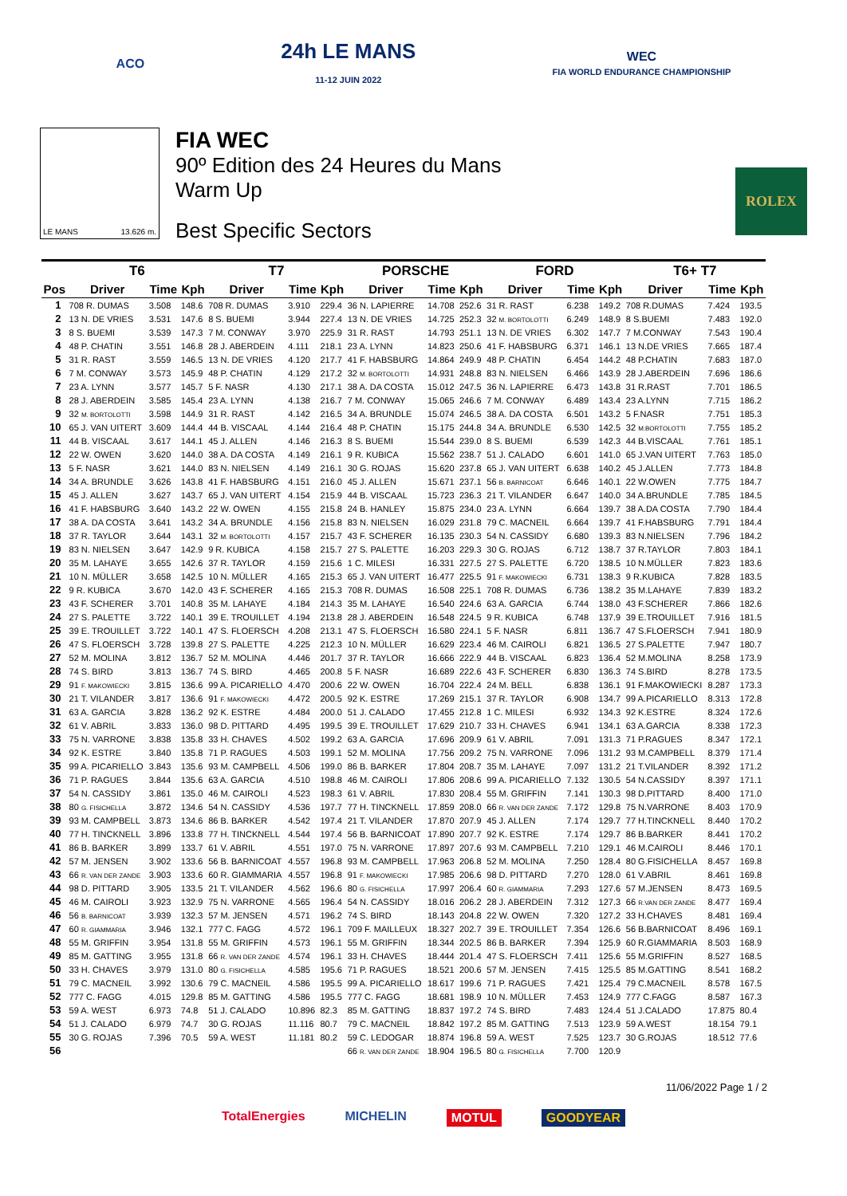ACO
24h LE MANS
11-12 JUIN 2022
WEC
FIA WORLD ENDURANCE CHAMPIONSHIP
LE MANS 13.626 m.
FIA WEC
90º Edition des 24 Heures du Mans
Warm Up
Best Specific Sectors
ROLEX
| | T6 | | | T7 | | | PORSCHE | | | FORD | | | T6+ T7 | | |
| --- | --- | --- | --- | --- | --- | --- | --- | --- | --- | --- | --- | --- | --- | --- | --- |
| Pos | Driver | Time | Kph | Driver | Time | Kph | Driver | Time | Kph | Driver | Time | Kph | Driver | Time | Kph |
| 1 | 708 R. DUMAS | 3.508 | 148.6 | 708 R. DUMAS | 3.910 | 229.4 | 36 N. LAPIERRE | 14.708 | 252.6 | 31 R. RAST | 6.238 | 149.2 | 708 R.DUMAS | 7.424 | 193.5 |
| 2 | 13 N. DE VRIES | 3.531 | 147.6 | 8 S. BUEMI | 3.944 | 227.4 | 13 N. DE VRIES | 14.725 | 252.3 | 32 M. BORTOLOTTI | 6.249 | 148.9 | 8 S.BUEMI | 7.483 | 192.0 |
| 3 | 8 S. BUEMI | 3.539 | 147.3 | 7 M. CONWAY | 3.970 | 225.9 | 31 R. RAST | 14.793 | 251.1 | 13 N. DE VRIES | 6.302 | 147.7 | 7 M.CONWAY | 7.543 | 190.4 |
| 4 | 48 P. CHATIN | 3.551 | 146.8 | 28 J. ABERDEIN | 4.111 | 218.1 | 23 A. LYNN | 14.823 | 250.6 | 41 F. HABSBURG | 6.371 | 146.1 | 13 N.DE VRIES | 7.665 | 187.4 |
| 5 | 31 R. RAST | 3.559 | 146.5 | 13 N. DE VRIES | 4.120 | 217.7 | 41 F. HABSBURG | 14.864 | 249.9 | 48 P. CHATIN | 6.454 | 144.2 | 48 P.CHATIN | 7.683 | 187.0 |
| 6 | 7 M. CONWAY | 3.573 | 145.9 | 48 P. CHATIN | 4.129 | 217.2 | 32 M. BORTOLOTTI | 14.931 | 248.8 | 83 N. NIELSEN | 6.466 | 143.9 | 28 J.ABERDEIN | 7.696 | 186.6 |
| 7 | 23 A. LYNN | 3.577 | 145.7 | 5 F. NASR | 4.130 | 217.1 | 38 A. DA COSTA | 15.012 | 247.5 | 36 N. LAPIERRE | 6.473 | 143.8 | 31 R.RAST | 7.701 | 186.5 |
| 8 | 28 J. ABERDEIN | 3.585 | 145.4 | 23 A. LYNN | 4.138 | 216.7 | 7 M. CONWAY | 15.065 | 246.6 | 7 M. CONWAY | 6.489 | 143.4 | 23 A.LYNN | 7.715 | 186.2 |
| 9 | 32 M. BORTOLOTTI | 3.598 | 144.9 | 31 R. RAST | 4.142 | 216.5 | 34 A. BRUNDLE | 15.074 | 246.5 | 38 A. DA COSTA | 6.501 | 143.2 | 5 F.NASR | 7.751 | 185.3 |
| 10 | 65 J. VAN UITERT | 3.609 | 144.4 | 44 B. VISCAAL | 4.144 | 216.4 | 48 P. CHATIN | 15.175 | 244.8 | 34 A. BRUNDLE | 6.530 | 142.5 | 32 M.BORTOLOTTI | 7.755 | 185.2 |
| 11 | 44 B. VISCAAL | 3.617 | 144.1 | 45 J. ALLEN | 4.146 | 216.3 | 8 S. BUEMI | 15.544 | 239.0 | 8 S. BUEMI | 6.539 | 142.3 | 44 B.VISCAAL | 7.761 | 185.1 |
| 12 | 22 W. OWEN | 3.620 | 144.0 | 38 A. DA COSTA | 4.149 | 216.1 | 9 R. KUBICA | 15.562 | 238.7 | 51 J. CALADO | 6.601 | 141.0 | 65 J.VAN UITERT | 7.763 | 185.0 |
| 13 | 5 F. NASR | 3.621 | 144.0 | 83 N. NIELSEN | 4.149 | 216.1 | 30 G. ROJAS | 15.620 | 237.8 | 65 J. VAN UITERT | 6.638 | 140.2 | 45 J.ALLEN | 7.773 | 184.8 |
| 14 | 34 A. BRUNDLE | 3.626 | 143.8 | 41 F. HABSBURG | 4.151 | 216.0 | 45 J. ALLEN | 15.671 | 237.1 | 56 B. BARNICOAT | 6.646 | 140.1 | 22 W.OWEN | 7.775 | 184.7 |
| 15 | 45 J. ALLEN | 3.627 | 143.7 | 65 J. VAN UITERT | 4.154 | 215.9 | 44 B. VISCAAL | 15.723 | 236.3 | 21 T. VILANDER | 6.647 | 140.0 | 34 A.BRUNDLE | 7.785 | 184.5 |
| 16 | 41 F. HABSBURG | 3.640 | 143.2 | 22 W. OWEN | 4.155 | 215.8 | 24 B. HANLEY | 15.875 | 234.0 | 23 A. LYNN | 6.664 | 139.7 | 38 A.DA COSTA | 7.790 | 184.4 |
| 17 | 38 A. DA COSTA | 3.641 | 143.2 | 34 A. BRUNDLE | 4.156 | 215.8 | 83 N. NIELSEN | 16.029 | 231.8 | 79 C. MACNEIL | 6.664 | 139.7 | 41 F.HABSBURG | 7.791 | 184.4 |
| 18 | 37 R. TAYLOR | 3.644 | 143.1 | 32 M. BORTOLOTTI | 4.157 | 215.7 | 43 F. SCHERER | 16.135 | 230.3 | 54 N. CASSIDY | 6.680 | 139.3 | 83 N.NIELSEN | 7.796 | 184.2 |
| 19 | 83 N. NIELSEN | 3.647 | 142.9 | 9 R. KUBICA | 4.158 | 215.7 | 27 S. PALETTE | 16.203 | 229.3 | 30 G. ROJAS | 6.712 | 138.7 | 37 R.TAYLOR | 7.803 | 184.1 |
| 20 | 35 M. LAHAYE | 3.655 | 142.6 | 37 R. TAYLOR | 4.159 | 215.6 | 1 C. MILESI | 16.331 | 227.5 | 27 S. PALETTE | 6.720 | 138.5 | 10 N.MÜLLER | 7.823 | 183.6 |
| 21 | 10 N. MÜLLER | 3.658 | 142.5 | 10 N. MÜLLER | 4.165 | 215.3 | 65 J. VAN UITERT | 16.477 | 225.5 | 91 F. MAKOWIECKI | 6.731 | 138.3 | 9 R.KUBICA | 7.828 | 183.5 |
| 22 | 9 R. KUBICA | 3.670 | 142.0 | 43 F. SCHERER | 4.165 | 215.3 | 708 R. DUMAS | 16.508 | 225.1 | 708 R. DUMAS | 6.736 | 138.2 | 35 M.LAHAYE | 7.839 | 183.2 |
| 23 | 43 F. SCHERER | 3.701 | 140.8 | 35 M. LAHAYE | 4.184 | 214.3 | 35 M. LAHAYE | 16.540 | 224.6 | 63 A. GARCIA | 6.744 | 138.0 | 43 F.SCHERER | 7.866 | 182.6 |
| 24 | 27 S. PALETTE | 3.722 | 140.1 | 39 E. TROUILLET | 4.194 | 213.8 | 28 J. ABERDEIN | 16.548 | 224.5 | 9 R. KUBICA | 6.748 | 137.9 | 39 E.TROUILLET | 7.916 | 181.5 |
| 25 | 39 E. TROUILLET | 3.722 | 140.1 | 47 S. FLOERSCH | 4.208 | 213.1 | 47 S. FLOERSCH | 16.580 | 224.1 | 5 F. NASR | 6.811 | 136.7 | 47 S.FLOERSCH | 7.941 | 180.9 |
| 26 | 47 S. FLOERSCH | 3.728 | 139.8 | 27 S. PALETTE | 4.225 | 212.3 | 10 N. MÜLLER | 16.629 | 223.4 | 46 M. CAIROLI | 6.821 | 136.5 | 27 S.PALETTE | 7.947 | 180.7 |
| 27 | 52 M. MOLINA | 3.812 | 136.7 | 52 M. MOLINA | 4.446 | 201.7 | 37 R. TAYLOR | 16.666 | 222.9 | 44 B. VISCAAL | 6.823 | 136.4 | 52 M.MOLINA | 8.258 | 173.9 |
| 28 | 74 S. BIRD | 3.813 | 136.7 | 74 S. BIRD | 4.465 | 200.8 | 5 F. NASR | 16.689 | 222.6 | 43 F. SCHERER | 6.830 | 136.3 | 74 S.BIRD | 8.278 | 173.5 |
| 29 | 91 F. MAKOWIECKI | 3.815 | 136.6 | 99 A. PICARIELLO | 4.470 | 200.6 | 22 W. OWEN | 16.704 | 222.4 | 24 M. BELL | 6.838 | 136.1 | 91 F.MAKOWIECKI | 8.287 | 173.3 |
| 30 | 21 T. VILANDER | 3.817 | 136.6 | 91 F. MAKOWIECKI | 4.472 | 200.5 | 92 K. ESTRE | 17.269 | 215.1 | 37 R. TAYLOR | 6.908 | 134.7 | 99 A.PICARIELLO | 8.313 | 172.8 |
| 31 | 63 A. GARCIA | 3.828 | 136.2 | 92 K. ESTRE | 4.484 | 200.0 | 51 J. CALADO | 17.455 | 212.8 | 1 C. MILESI | 6.932 | 134.3 | 92 K.ESTRE | 8.324 | 172.6 |
| 32 | 61 V. ABRIL | 3.833 | 136.0 | 98 D. PITTARD | 4.495 | 199.5 | 39 E. TROUILLET | 17.629 | 210.7 | 33 H. CHAVES | 6.941 | 134.1 | 63 A.GARCIA | 8.338 | 172.3 |
| 33 | 75 N. VARRONE | 3.838 | 135.8 | 33 H. CHAVES | 4.502 | 199.2 | 63 A. GARCIA | 17.696 | 209.9 | 61 V. ABRIL | 7.091 | 131.3 | 71 P.RAGUES | 8.347 | 172.1 |
| 34 | 92 K. ESTRE | 3.840 | 135.8 | 71 P. RAGUES | 4.503 | 199.1 | 52 M. MOLINA | 17.756 | 209.2 | 75 N. VARRONE | 7.096 | 131.2 | 93 M.CAMPBELL | 8.379 | 171.4 |
| 35 | 99 A. PICARIELLO | 3.843 | 135.6 | 93 M. CAMPBELL | 4.506 | 199.0 | 86 B. BARKER | 17.804 | 208.7 | 35 M. LAHAYE | 7.097 | 131.2 | 21 T.VILANDER | 8.392 | 171.2 |
| 36 | 71 P. RAGUES | 3.844 | 135.6 | 63 A. GARCIA | 4.510 | 198.8 | 46 M. CAIROLI | 17.806 | 208.6 | 99 A. PICARIELLO | 7.132 | 130.5 | 54 N.CASSIDY | 8.397 | 171.1 |
| 37 | 54 N. CASSIDY | 3.861 | 135.0 | 46 M. CAIROLI | 4.523 | 198.3 | 61 V. ABRIL | 17.830 | 208.4 | 55 M. GRIFFIN | 7.141 | 130.3 | 98 D.PITTARD | 8.400 | 171.0 |
| 38 | 80 G. FISICHELLA | 3.872 | 134.6 | 54 N. CASSIDY | 4.536 | 197.7 | 77 H. TINCKNELL | 17.859 | 208.0 | 66 R. VAN DER ZANDE | 7.172 | 129.8 | 75 N.VARRONE | 8.403 | 170.9 |
| 39 | 93 M. CAMPBELL | 3.873 | 134.6 | 86 B. BARKER | 4.542 | 197.4 | 21 T. VILANDER | 17.870 | 207.9 | 45 J. ALLEN | 7.174 | 129.7 | 77 H.TINCKNELL | 8.440 | 170.2 |
| 40 | 77 H. TINCKNELL | 3.896 | 133.8 | 77 H. TINCKNELL | 4.544 | 197.4 | 56 B. BARNICOAT | 17.890 | 207.7 | 92 K. ESTRE | 7.174 | 129.7 | 86 B.BARKER | 8.441 | 170.2 |
| 41 | 86 B. BARKER | 3.899 | 133.7 | 61 V. ABRIL | 4.551 | 197.0 | 75 N. VARRONE | 17.897 | 207.6 | 93 M. CAMPBELL | 7.210 | 129.1 | 46 M.CAIROLI | 8.446 | 170.1 |
| 42 | 57 M. JENSEN | 3.902 | 133.6 | 56 B. BARNICOAT | 4.557 | 196.8 | 93 M. CAMPBELL | 17.963 | 206.8 | 52 M. MOLINA | 7.250 | 128.4 | 80 G.FISICHELLA | 8.457 | 169.8 |
| 43 | 66 R. VAN DER ZANDE | 3.903 | 133.6 | 60 R. GIAMMARIA | 4.557 | 196.8 | 91 F. MAKOWIECKI | 17.985 | 206.6 | 98 D. PITTARD | 7.270 | 128.0 | 61 V.ABRIL | 8.461 | 169.8 |
| 44 | 98 D. PITTARD | 3.905 | 133.5 | 21 T. VILANDER | 4.562 | 196.6 | 80 G. FISICHELLA | 17.997 | 206.4 | 60 R. GIAMMARIA | 7.293 | 127.6 | 57 M.JENSEN | 8.473 | 169.5 |
| 45 | 46 M. CAIROLI | 3.923 | 132.9 | 75 N. VARRONE | 4.565 | 196.4 | 54 N. CASSIDY | 18.016 | 206.2 | 28 J. ABERDEIN | 7.312 | 127.3 | 66 R.VAN DER ZANDE | 8.477 | 169.4 |
| 46 | 56 B. BARNICOAT | 3.939 | 132.3 | 57 M. JENSEN | 4.571 | 196.2 | 74 S. BIRD | 18.143 | 204.8 | 22 W. OWEN | 7.320 | 127.2 | 33 H.CHAVES | 8.481 | 169.4 |
| 47 | 60 R. GIAMMARIA | 3.946 | 132.1 | 777 C. FAGG | 4.572 | 196.1 | 709 F. MAILLEUX | 18.327 | 202.7 | 39 E. TROUILLET | 7.354 | 126.6 | 56 B.BARNICOAT | 8.496 | 169.1 |
| 48 | 55 M. GRIFFIN | 3.954 | 131.8 | 55 M. GRIFFIN | 4.573 | 196.1 | 55 M. GRIFFIN | 18.344 | 202.5 | 86 B. BARKER | 7.394 | 125.9 | 60 R.GIAMMARIA | 8.503 | 168.9 |
| 49 | 85 M. GATTING | 3.955 | 131.8 | 66 R. VAN DER ZANDE | 4.574 | 196.1 | 33 H. CHAVES | 18.444 | 201.4 | 47 S. FLOERSCH | 7.411 | 125.6 | 55 M.GRIFFIN | 8.527 | 168.5 |
| 50 | 33 H. CHAVES | 3.979 | 131.0 | 80 G. FISICHELLA | 4.585 | 195.6 | 71 P. RAGUES | 18.521 | 200.6 | 57 M. JENSEN | 7.415 | 125.5 | 85 M.GATTING | 8.541 | 168.2 |
| 51 | 79 C. MACNEIL | 3.992 | 130.6 | 79 C. MACNEIL | 4.586 | 195.5 | 99 A. PICARIELLO | 18.617 | 199.6 | 71 P. RAGUES | 7.421 | 125.4 | 79 C.MACNEIL | 8.578 | 167.5 |
| 52 | 777 C. FAGG | 4.015 | 129.8 | 85 M. GATTING | 4.586 | 195.5 | 777 C. FAGG | 18.681 | 198.9 | 10 N. MÜLLER | 7.453 | 124.9 | 777 C.FAGG | 8.587 | 167.3 |
| 53 | 59 A. WEST | 6.973 | 74.8 | 51 J. CALADO | 10.896 | 82.3 | 85 M. GATTING | 18.837 | 197.2 | 74 S. BIRD | 7.483 | 124.4 | 51 J.CALADO | 17.875 | 80.4 |
| 54 | 51 J. CALADO | 6.979 | 74.7 | 30 G. ROJAS | 11.116 | 80.7 | 79 C. MACNEIL | 18.842 | 197.2 | 85 M. GATTING | 7.513 | 123.9 | 59 A.WEST | 18.154 | 79.1 |
| 55 | 30 G. ROJAS | 7.396 | 70.5 | 59 A. WEST | 11.181 | 80.2 | 59 C. LEDOGAR | 18.874 | 196.8 | 59 A. WEST | 7.525 | 123.7 | 30 G.ROJAS | 18.512 | 77.6 |
| 56 | | | | | | | 66 R. VAN DER ZANDE | 18.904 | 196.5 | 80 G. FISICHELLA | 7.700 | 120.9 | | | |
11/06/2022 Page 1 / 2
TotalEnergies MICHELIN MOTUL GOODYEAR